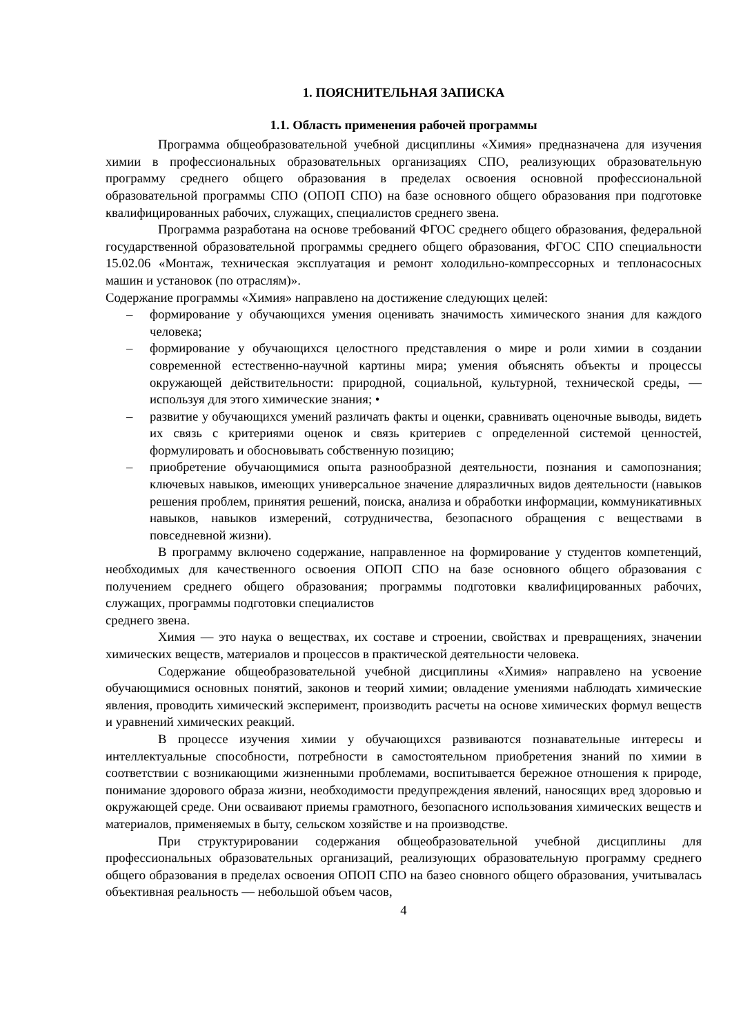1. ПОЯСНИТЕЛЬНАЯ ЗАПИСКА
1.1. Область применения рабочей программы
Программа общеобразовательной учебной дисциплины «Химия» предназначена для изучения химии в профессиональных образовательных организациях СПО, реализующих образовательную программу среднего общего образования в пределах освоения основной профессиональной образовательной программы СПО (ОПОП СПО) на базе основного общего образования при подготовке квалифицированных рабочих, служащих, специалистов среднего звена.
Программа разработана на основе требований ФГОС среднего общего образования, федеральной государственной образовательной программы среднего общего образования, ФГОС СПО специальности 15.02.06 «Монтаж, техническая эксплуатация и ремонт холодильно-компрессорных и теплонасосных машин и установок (по отраслям)».
Содержание программы «Химия» направлено на достижение следующих целей:
– формирование у обучающихся умения оценивать значимость химического знания для каждого человека;
– формирование у обучающихся целостного представления о мире и роли химии в создании современной естественно-научной картины мира; умения объяснять объекты и процессы окружающей действительности: природной, социальной, культурной, технической среды, — используя для этого химические знания; •
– развитие у обучающихся умений различать факты и оценки, сравнивать оценочные выводы, видеть их связь с критериями оценок и связь критериев с определенной системой ценностей, формулировать и обосновывать собственную позицию;
– приобретение обучающимися опыта разнообразной деятельности, познания и самопознания; ключевых навыков, имеющих универсальное значение дляразличных видов деятельности (навыков решения проблем, принятия решений, поиска, анализа и обработки информации, коммуникативных навыков, навыков измерений, сотрудничества, безопасного обращения с веществами в повседневной жизни).
В программу включено содержание, направленное на формирование у студентов компетенций, необходимых для качественного освоения ОПОП СПО на базе основного общего образования с получением среднего общего образования; программы подготовки квалифицированных рабочих, служащих, программы подготовки специалистов
среднего звена.
Химия — это наука о веществах, их составе и строении, свойствах и превращениях, значении химических веществ, материалов и процессов в практической деятельности человека.
Содержание общеобразовательной учебной дисциплины «Химия» направлено на усвоение обучающимися основных понятий, законов и теорий химии; овладение умениями наблюдать химические явления, проводить химический эксперимент, производить расчеты на основе химических формул веществ и уравнений химических реакций.
В процессе изучения химии у обучающихся развиваются познавательные интересы и интеллектуальные способности, потребности в самостоятельном приобретения знаний по химии в соответствии с возникающими жизненными проблемами, воспитывается бережное отношения к природе, понимание здорового образа жизни, необходимости предупреждения явлений, наносящих вред здоровью и окружающей среде. Они осваивают приемы грамотного, безопасного использования химических веществ и материалов, применяемых в быту, сельском хозяйстве и на производстве.
При структурировании содержания общеобразовательной учебной дисциплины для профессиональных образовательных организаций, реализующих образовательную программу среднего общего образования в пределах освоения ОПОП СПО на базео сновного общего образования, учитывалась объективная реальность — небольшой объем часов,
4